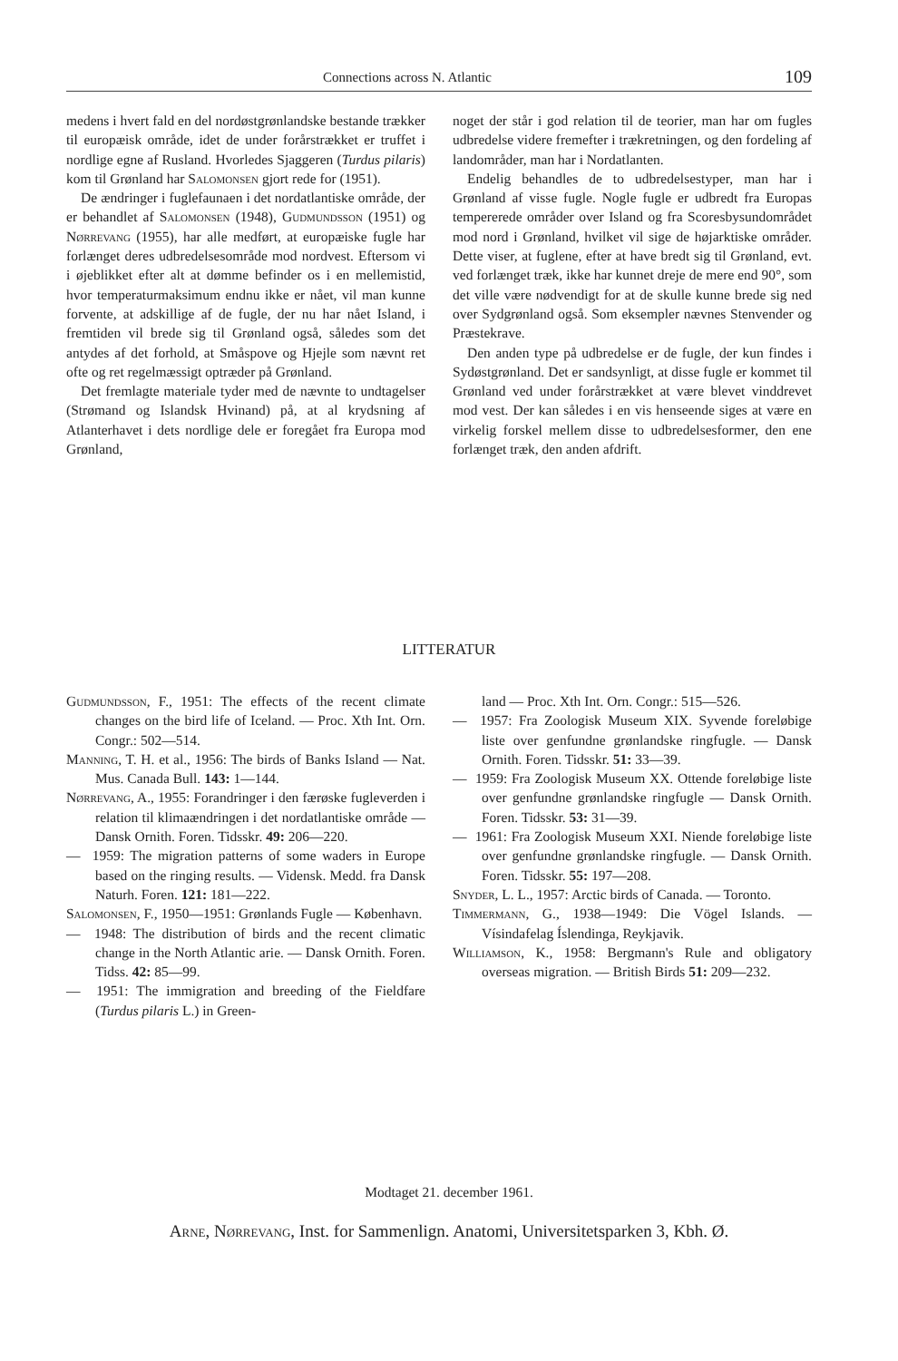Connections across N. Atlantic 109
medens i hvert fald en del nordøstgrønlandske bestande trækker til europæisk område, idet de under forårstrækket er truffet i nordlige egne af Rusland. Hvorledes Sjaggeren (Turdus pilaris) kom til Grønland har Salomonsen gjort rede for (1951).
De ændringer i fuglefaunaen i det nordatlantiske område, der er behandlet af Salomonsen (1948), Gudmundsson (1951) og Nørrevang (1955), har alle medført, at europæiske fugle har forlænget deres udbredelsesområde mod nordvest. Eftersom vi i øjeblikket efter alt at dømme befinder os i en mellemistid, hvor temperaturmaksimum endnu ikke er nået, vil man kunne forvente, at adskillige af de fugle, der nu har nået Island, i fremtiden vil brede sig til Grønland også, således som det antydes af det forhold, at Småspove og Hjejle som nævnt ret ofte og ret regelmæssigt optræder på Grønland.
Det fremlagte materiale tyder med de nævnte to undtagelser (Strømand og Islandsk Hvinand) på, at al krydsning af Atlanterhavet i dets nordlige dele er foregået fra Europa mod Grønland,
noget der står i god relation til de teorier, man har om fugles udbredelse videre fremefter i trækretningen, og den fordeling af landområder, man har i Nordatlanten.
Endelig behandles de to udbredelsestyper, man har i Grønland af visse fugle. Nogle fugle er udbredt fra Europas tempererede områder over Island og fra Scoresbysundområdet mod nord i Grønland, hvilket vil sige de højarktiske områder. Dette viser, at fuglene, efter at have bredt sig til Grønland, evt. ved forlænget træk, ikke har kunnet dreje de mere end 90°, som det ville være nødvendigt for at de skulle kunne brede sig ned over Sydgrønland også. Som eksempler nævnes Stenvender og Præstekrave.
Den anden type på udbredelse er de fugle, der kun findes i Sydøstgrønland. Det er sandsynligt, at disse fugle er kommet til Grønland ved under forårstrækket at være blevet vinddrevet mod vest. Der kan således i en vis henseende siges at være en virkelig forskel mellem disse to udbredelsesformer, den ene forlænget træk, den anden afdrift.
LITTERATUR
Gudmundsson, F., 1951: The effects of the recent climate changes on the bird life of Iceland. — Proc. Xth Int. Orn. Congr.: 502—514.
Manning, T. H. et al., 1956: The birds of Banks Island — Nat. Mus. Canada Bull. 143: 1—144.
Nørrevang, A., 1955: Forandringer i den færøske fugleverden i relation til klimaændringen i det nordatlantiske område — Dansk Ornith. Foren. Tidsskr. 49: 206—220.
— 1959: The migration patterns of some waders in Europe based on the ringing results. — Vidensk. Medd. fra Dansk Naturh. Foren. 121: 181—222.
Salomonsen, F., 1950—1951: Grønlands Fugle — København.
— 1948: The distribution of birds and the recent climatic change in the North Atlantic arie. — Dansk Ornith. Foren. Tidss. 42: 85—99.
— 1951: The immigration and breeding of the Fieldfare (Turdus pilaris L.) in Green-
land — Proc. Xth Int. Orn. Congr.: 515—526.
— 1957: Fra Zoologisk Museum XIX. Syvende foreløbige liste over genfundne grønlandske ringfugle. — Dansk Ornith. Foren. Tidsskr. 51: 33—39.
— 1959: Fra Zoologisk Museum XX. Ottende foreløbige liste over genfundne grønlandske ringfugle — Dansk Ornith. Foren. Tidsskr. 53: 31—39.
— 1961: Fra Zoologisk Museum XXI. Niende foreløbige liste over genfundne grønlandske ringfugle. — Dansk Ornith. Foren. Tidsskr. 55: 197—208.
Snyder, L. L., 1957: Arctic birds of Canada. — Toronto.
Timmermann, G., 1938—1949: Die Vögel Islands. — Vísindafelag Íslendinga, Reykjavik.
Williamson, K., 1958: Bergmann's Rule and obligatory overseas migration. — British Birds 51: 209—232.
Modtaget 21. december 1961.
Arne, Nørrevang, Inst. for Sammenlign. Anatomi, Universitetsparken 3, Kbh. Ø.